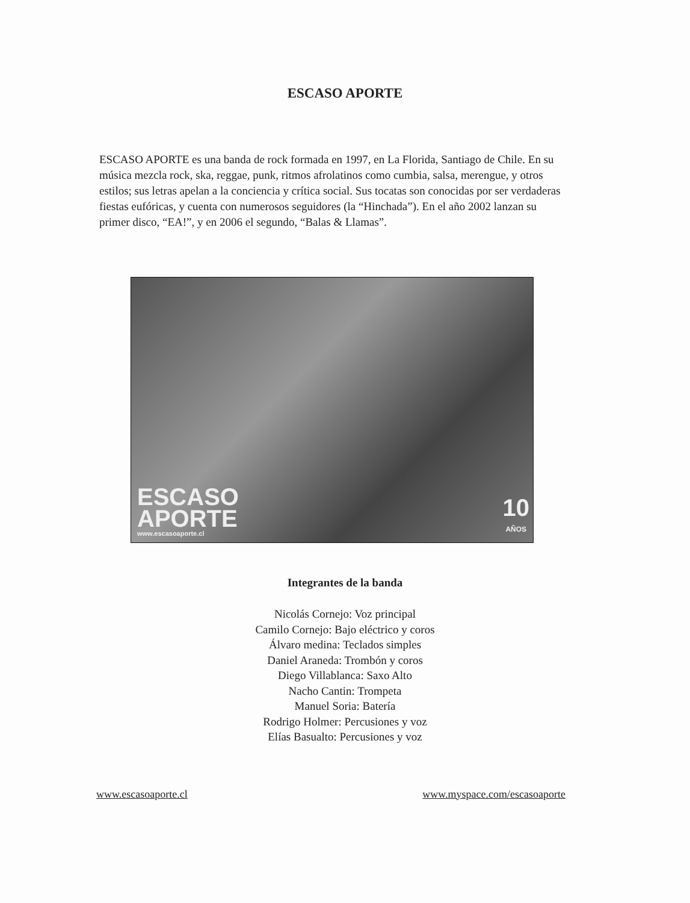ESCASO APORTE
ESCASO APORTE es una banda de rock formada en 1997, en La Florida, Santiago de Chile. En su música mezcla rock, ska, reggae, punk, ritmos afrolatinos como cumbia, salsa, merengue, y otros estilos; sus letras apelan a la conciencia y crítica social. Sus tocatas son conocidas por ser verdaderas fiestas eufóricas, y cuenta con numerosos seguidores (la “Hinchada”). En el año 2002 lanzan su primer disco, “EA!”, y en 2006 el segundo, “Balas & Llamas”.
ESCASO
APORTE
www.escasoaporte.cl
10
AÑOS
Integrantes de la banda
Nicolás Cornejo: Voz principal
Camilo Cornejo: Bajo eléctrico y coros
Álvaro medina: Teclados simples
Daniel Araneda: Trombón y coros
Diego Villablanca: Saxo Alto
Nacho Cantin: Trompeta
Manuel Soria: Batería
Rodrigo Holmer: Percusiones y voz
Elías Basualto: Percusiones y voz
www.escasoaporte.cl www.myspace.com/escasoaporte